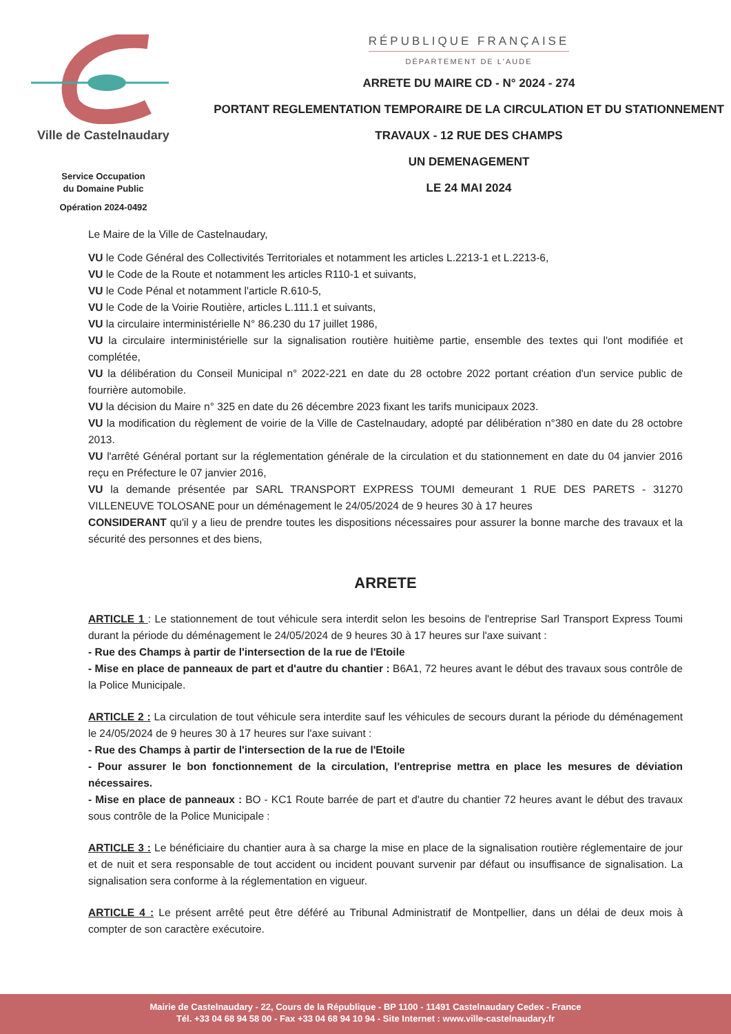Ville de Castelnaudary
Service Occupation
du Domaine Public
Opération 2024-0492
RÉPUBLIQUE FRANÇAISE
DÉPARTEMENT DE L'AUDE
ARRETE DU MAIRE CD - N° 2024 - 274
PORTANT REGLEMENTATION TEMPORAIRE DE LA CIRCULATION ET DU STATIONNEMENT
TRAVAUX - 12 RUE DES CHAMPS
UN DEMENAGEMENT
LE 24 MAI 2024
Le Maire de la Ville de Castelnaudary,
VU le Code Général des Collectivités Territoriales et notamment les articles L.2213-1 et L.2213-6,
VU le Code de la Route et notamment les articles R110-1 et suivants,
VU le Code Pénal et notamment l'article R.610-5,
VU le Code de la Voirie Routière, articles L.111.1 et suivants,
VU la circulaire interministérielle N° 86.230 du 17 juillet 1986,
VU la circulaire interministérielle sur la signalisation routière huitième partie, ensemble des textes qui l'ont modifiée et complétée,
VU la délibération du Conseil Municipal n° 2022-221 en date du 28 octobre 2022 portant création d'un service public de fourrière automobile.
VU la décision du Maire n° 325 en date du 26 décembre 2023 fixant les tarifs municipaux 2023.
VU la modification du règlement de voirie de la Ville de Castelnaudary, adopté par délibération n°380 en date du 28 octobre 2013.
VU l'arrêté Général portant sur la réglementation générale de la circulation et du stationnement en date du 04 janvier 2016 reçu en Préfecture le 07 janvier 2016,
VU la demande présentée par SARL TRANSPORT EXPRESS TOUMI demeurant 1 RUE DES PARETS - 31270 VILLENEUVE TOLOSANE pour un déménagement le 24/05/2024 de 9 heures 30 à 17 heures
CONSIDERANT qu'il y a lieu de prendre toutes les dispositions nécessaires pour assurer la bonne marche des travaux et la sécurité des personnes et des biens,
ARRETE
ARTICLE 1 : Le stationnement de tout véhicule sera interdit selon les besoins de l'entreprise Sarl Transport Express Toumi durant la période du déménagement le 24/05/2024 de 9 heures 30 à 17 heures sur l'axe suivant :
- Rue des Champs à partir de l'intersection de la rue de l'Etoile
- Mise en place de panneaux de part et d'autre du chantier : B6A1, 72 heures avant le début des travaux sous contrôle de la Police Municipale.
ARTICLE 2 : La circulation de tout véhicule sera interdite sauf les véhicules de secours durant la période du déménagement le 24/05/2024 de 9 heures 30 à 17 heures sur l'axe suivant :
- Rue des Champs à partir de l'intersection de la rue de l'Etoile
- Pour assurer le bon fonctionnement de la circulation, l'entreprise mettra en place les mesures de déviation nécessaires.
- Mise en place de panneaux : BO - KC1 Route barrée de part et d'autre du chantier 72 heures avant le début des travaux sous contrôle de la Police Municipale :
ARTICLE 3 : Le bénéficiaire du chantier aura à sa charge la mise en place de la signalisation routière réglementaire de jour et de nuit et sera responsable de tout accident ou incident pouvant survenir par défaut ou insuffisance de signalisation. La signalisation sera conforme à la réglementation en vigueur.
ARTICLE 4 : Le présent arrêté peut être déféré au Tribunal Administratif de Montpellier, dans un délai de deux mois à compter de son caractère exécutoire.
Mairie de Castelnaudary - 22, Cours de la République - BP 1100 - 11491 Castelnaudary Cedex - France
Tél. +33 04 68 94 58 00 - Fax +33 04 68 94 10 94 - Site Internet : www.ville-castelnaudary.fr